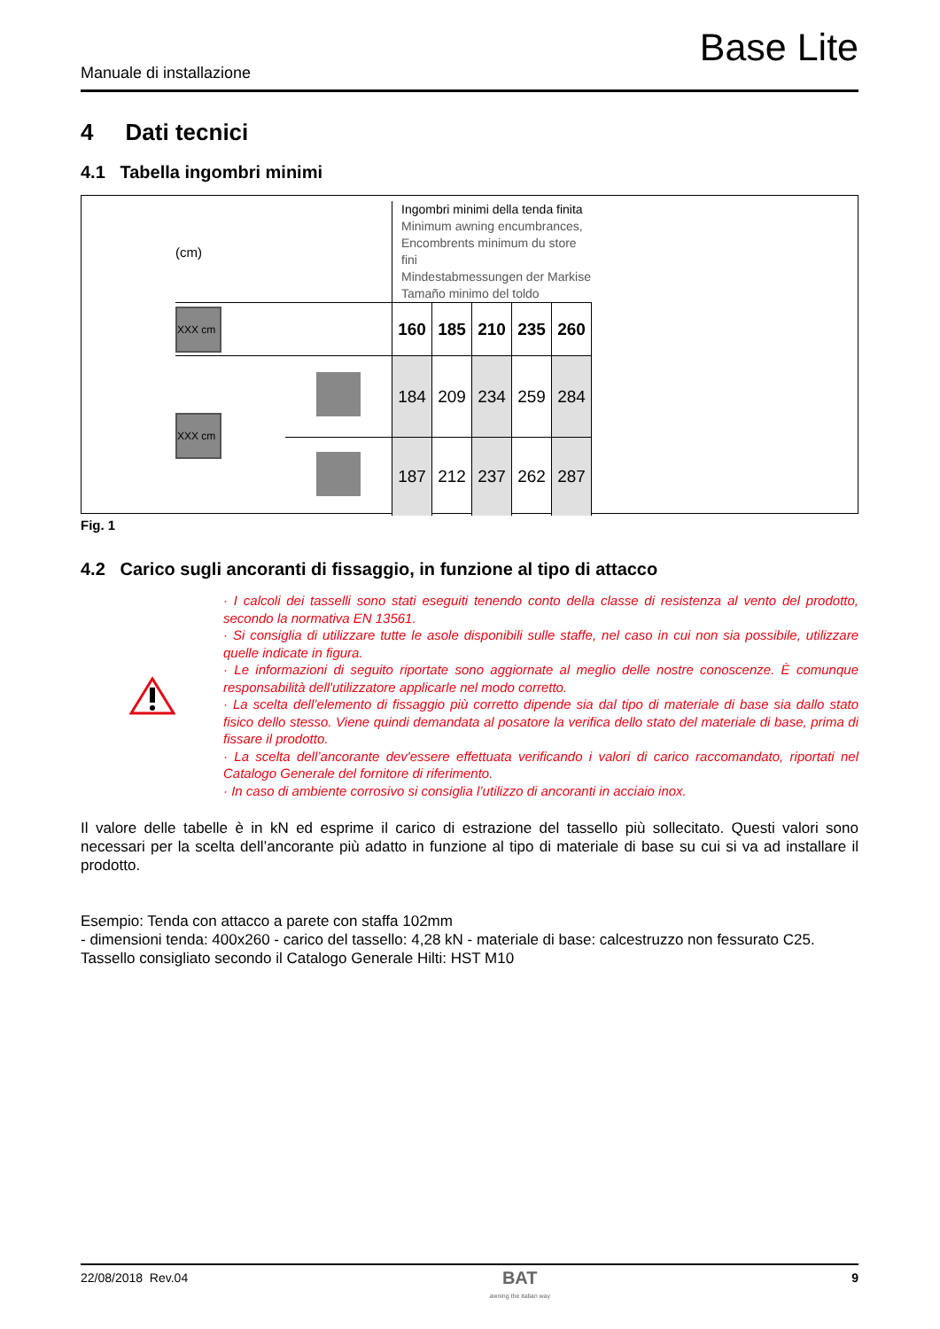Base Lite
Manuale di installazione
4 Dati tecnici
4.1 Tabella ingombri minimi
| (cm) | | Ingombri minimi della tenda finita Minimum awning encumbrances, Encombrents minimum du store fini Mindestabmessungen der Markise Tamaño minimo del toldo | | | | |
| XXX cm | | 160 | 185 | 210 | 235 | 260 |
| XXX cm | | 184 | 209 | 234 | 259 | 284 |
| | | 187 | 212 | 237 | 262 | 287 |
Fig. 1
4.2 Carico sugli ancoranti di fissaggio, in funzione al tipo di attacco
· I calcoli dei tasselli sono stati eseguiti tenendo conto della classe di resistenza al vento del prodotto, secondo la normativa EN 13561.
· Si consiglia di utilizzare tutte le asole disponibili sulle staffe, nel caso in cui non sia possibile, utilizzare quelle indicate in figura.
· Le informazioni di seguito riportate sono aggiornate al meglio delle nostre conoscenze. È comunque responsabilità dell'utilizzatore applicarle nel modo corretto.
· La scelta dell’elemento di fissaggio più corretto dipende sia dal tipo di materiale di base sia dallo stato fisico dello stesso. Viene quindi demandata al posatore la verifica dello stato del materiale di base, prima di fissare il prodotto.
· La scelta dell’ancorante dev'essere effettuata verificando i valori di carico raccomandato, riportati nel Catalogo Generale del fornitore di riferimento.
· In caso di ambiente corrosivo si consiglia l’utilizzo di ancoranti in acciaio inox.
Il valore delle tabelle è in kN ed esprime il carico di estrazione del tassello più sollecitato. Questi valori sono necessari per la scelta dell’ancorante più adatto in funzione al tipo di materiale di base su cui si va ad installare il prodotto.
Esempio: Tenda con attacco a parete con staffa 102mm
- dimensioni tenda: 400x260 - carico del tassello: 4,28 kN - materiale di base: calcestruzzo non fessurato C25.
Tassello consigliato secondo il Catalogo Generale Hilti: HST M10
22/08/2018 Rev.04 BAT
awning the italian way 9